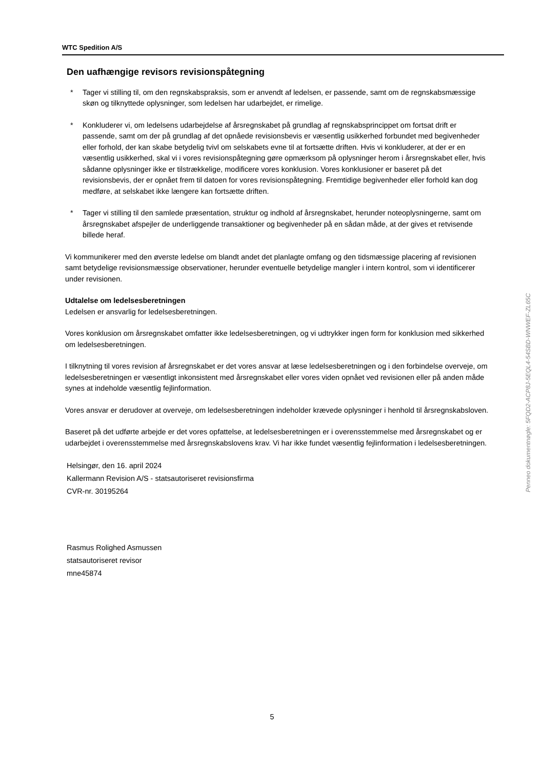WTC Spedition A/S
Den uafhængige revisors revisionspåtegning
* Tager vi stilling til, om den regnskabspraksis, som er anvendt af ledelsen, er passende, samt om de regnskabsmæssige skøn og tilknyttede oplysninger, som ledelsen har udarbejdet, er rimelige.
* Konkluderer vi, om ledelsens udarbejdelse af årsregnskabet på grundlag af regnskabsprincippet om fortsat drift er passende, samt om der på grundlag af det opnåede revisionsbevis er væsentlig usikkerhed forbundet med begivenheder eller forhold, der kan skabe betydelig tvivl om selskabets evne til at fortsætte driften. Hvis vi konkluderer, at der er en væsentlig usikkerhed, skal vi i vores revisionspåtegning gøre opmærksom på oplysninger herom i årsregnskabet eller, hvis sådanne oplysninger ikke er tilstrækkelige, modificere vores konklusion. Vores konklusioner er baseret på det revisionsbevis, der er opnået frem til datoen for vores revisionspåtegning. Fremtidige begivenheder eller forhold kan dog medføre, at selskabet ikke længere kan fortsætte driften.
* Tager vi stilling til den samlede præsentation, struktur og indhold af årsregnskabet, herunder noteoplysningerne, samt om årsregnskabet afspejler de underliggende transaktioner og begivenheder på en sådan måde, at der gives et retvisende billede heraf.
Vi kommunikerer med den øverste ledelse om blandt andet det planlagte omfang og den tidsmæssige placering af revisionen samt betydelige revisionsmæssige observationer, herunder eventuelle betydelige mangler i intern kontrol, som vi identificerer under revisionen.
Udtalelse om ledelsesberetningen
Ledelsen er ansvarlig for ledelsesberetningen.
Vores konklusion om årsregnskabet omfatter ikke ledelsesberetningen, og vi udtrykker ingen form for konklusion med sikkerhed om ledelsesberetningen.
I tilknytning til vores revision af årsregnskabet er det vores ansvar at læse ledelsesberetningen og i den forbindelse overveje, om ledelsesberetningen er væsentligt inkonsistent med årsregnskabet eller vores viden opnået ved revisionen eller på anden måde synes at indeholde væsentlig fejlinformation.
Vores ansvar er derudover at overveje, om ledelsesberetningen indeholder krævede oplysninger i henhold til årsregnskabsloven.
Baseret på det udførte arbejde er det vores opfattelse, at ledelsesberetningen er i overensstemmelse med årsregnskabet og er udarbejdet i overensstemmelse med årsregnskabslovens krav. Vi har ikke fundet væsentlig fejlinformation i ledelsesberetningen.
Helsingør, den 16. april 2024
Kallermann Revision A/S - statsautoriseret revisionsfirma
CVR-nr. 30195264
Rasmus Rolighed Asmussen
statsautoriseret revisor
mne45874
Penneo dokumentnøgle: 5FQD2-ACP8J-5EQL4-54SBD-WNWEF-ZL65C
5